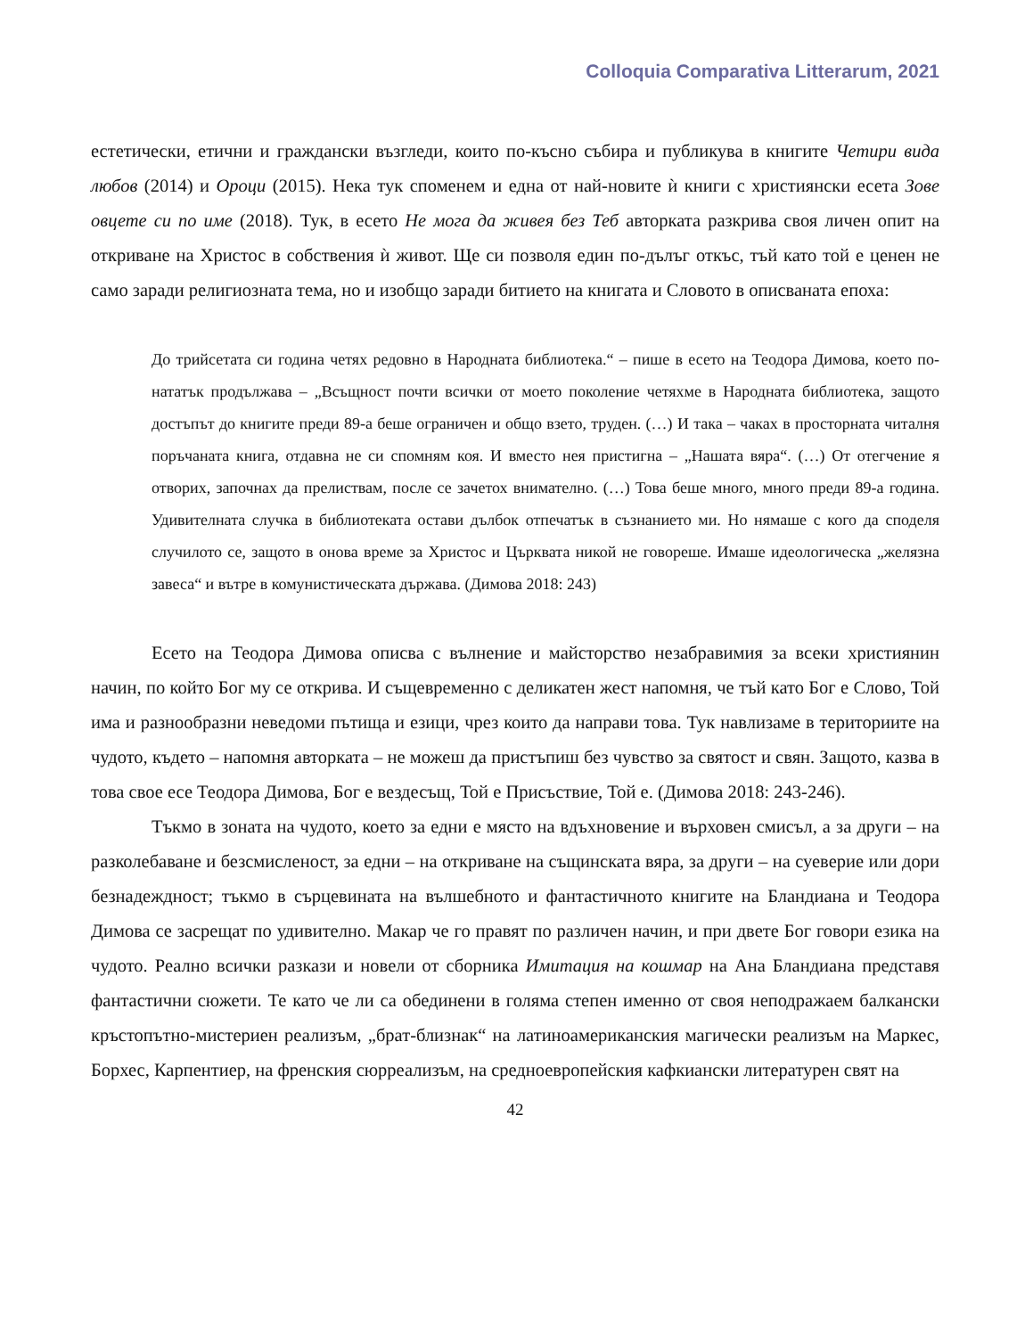Colloquia Comparativa Litterarum, 2021
естетически, етични и граждански възгледи, които по-късно събира и публикува в книгите Четири вида любов (2014) и Ороци (2015). Нека тук споменем и една от най-новите ѝ книги с християнски есета Зове овцете си по име (2018). Тук, в есето Не мога да живея без Теб авторката разкрива своя личен опит на откриване на Христос в собствения ѝ живот. Ще си позволя един по-дълъг откъс, тъй като той е ценен не само заради религиозната тема, но и изобщо заради битието на книгата и Словото в описваната епоха:
До трийсетата си година четях редовно в Народната библиотека.“ – пише в есето на Теодора Димова, което по-нататък продължава – „Всъщност почти всички от моето поколение четяхме в Народната библиотека, защото достъпът до книгите преди 89-а беше ограничен и общо взето, труден. (…) И така – чаках в просторната читалня поръчаната книга, отдавна не си спомням коя. И вместо нея пристигна – „Нашата вяра“. (…) От отегчение я отворих, започнах да прелиствам, после се зачетох внимателно. (…) Това беше много, много преди 89-а година. Удивителната случка в библиотеката остави дълбок отпечатък в съзнанието ми. Но нямаше с кого да споделя случилото се, защото в онова време за Христос и Църквата никой не говореше. Имаше идеологическа „желязна завеса“ и вътре в комунистическата държава. (Димова 2018: 243)
Есето на Теодора Димова описва с вълнение и майсторство незабравимия за всеки християнин начин, по който Бог му се открива. И същевременно с деликатен жест напомня, че тъй като Бог е Слово, Той има и разнообразни неведоми пътища и езици, чрез които да направи това. Тук навлизаме в териториите на чудото, където – напомня авторката – не можеш да пристъпиш без чувство за святост и свян. Защото, казва в това свое есе Теодора Димова, Бог е вездесъщ, Той е Присъствие, Той е. (Димова 2018: 243-246).
Тъкмо в зоната на чудото, което за едни е място на вдъхновение и върховен смисъл, а за други – на разколебаване и безсмисленост, за едни – на откриване на същинската вяра, за други – на суеверие или дори безнадеждност; тъкмо в сърцевината на вълшебното и фантастичното книгите на Бландиана и Теодора Димова се засрещат по удивително. Макар че го правят по различен начин, и при двете Бог говори езика на чудото. Реално всички разкази и новели от сборника Имитация на кошмар на Ана Бландиана представя фантастични сюжети. Те като че ли са обединени в голяма степен именно от своя неподражаем балкански кръстопътно-мистериен реализъм, „брат-близнак“ на латиноамериканския магически реализъм на Маркес, Борхес, Карпентиер, на френския сюрреализъм, на средноевропейския кафкиански литературен свят на
42